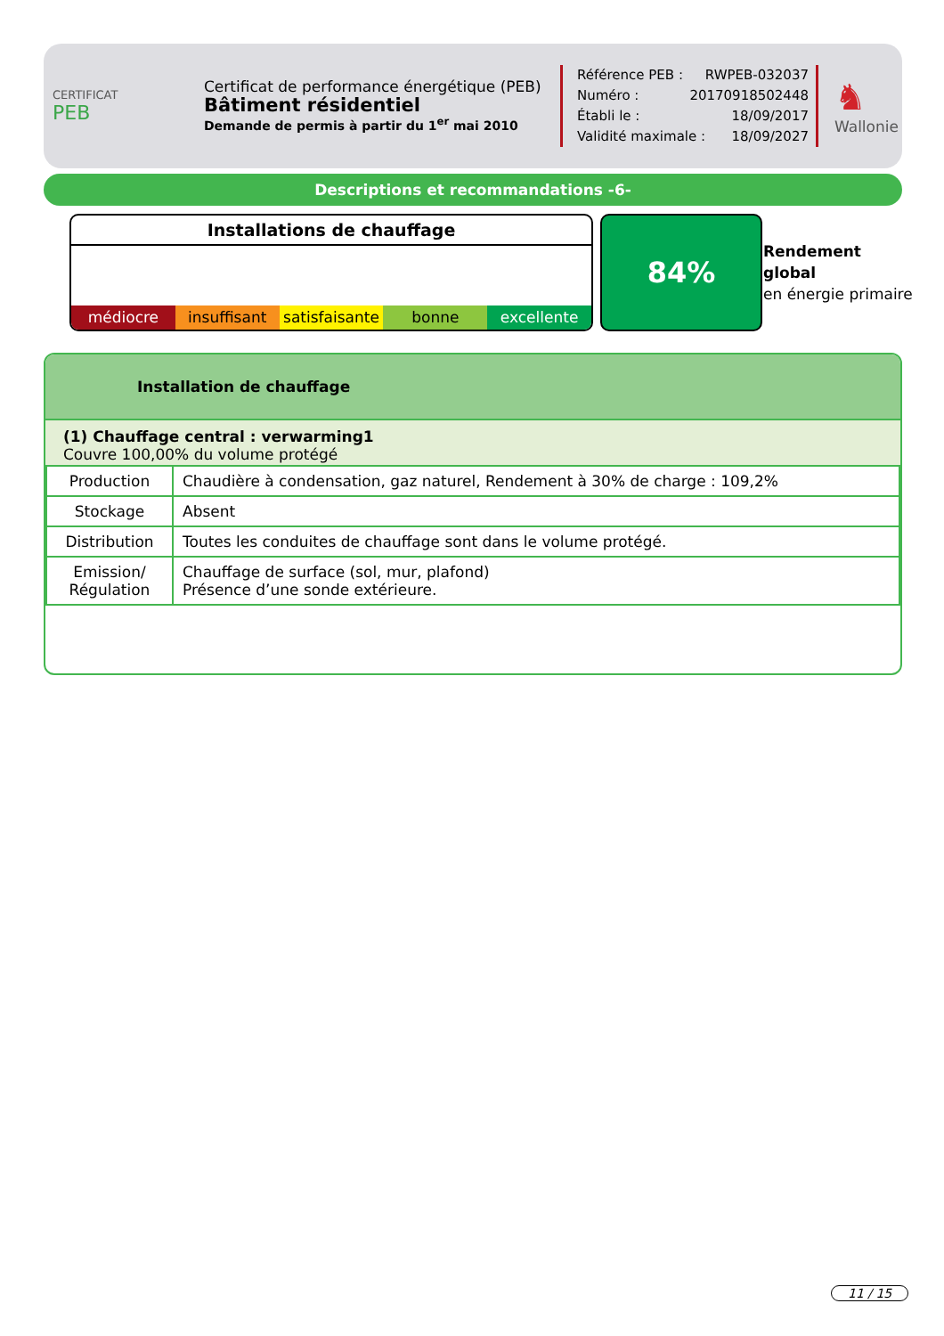CERTIFICAT
PEB
Certificat de performance énergétique (PEB)
Bâtiment résidentiel
Demande de permis à partir du 1<sup>er</sup> mai 2010
Référence PEB : RWPEB-032037
Numéro : 20170918502448
Établi le : 18/09/2017
Validité maximale : 18/09/2027
♞
Wallonie
Descriptions et recommandations -6-
Installations de chauffage
médiocre insuffisant satisfaisante bonne excellente
84%
Rendement
global
en énergie primaire
Installation de chauffage
(1) Chauffage central : verwarming1
Couvre 100,00% du volume protégé
| Production | Chaudière à condensation, gaz naturel, Rendement à 30% de charge : 109,2% |
| Stockage | Absent |
| Distribution | Toutes les conduites de chauffage sont dans le volume protégé. |
| Emission/ Régulation | Chauffage de surface (sol, mur, plafond) Présence d’une sonde extérieure. |
11 / 15